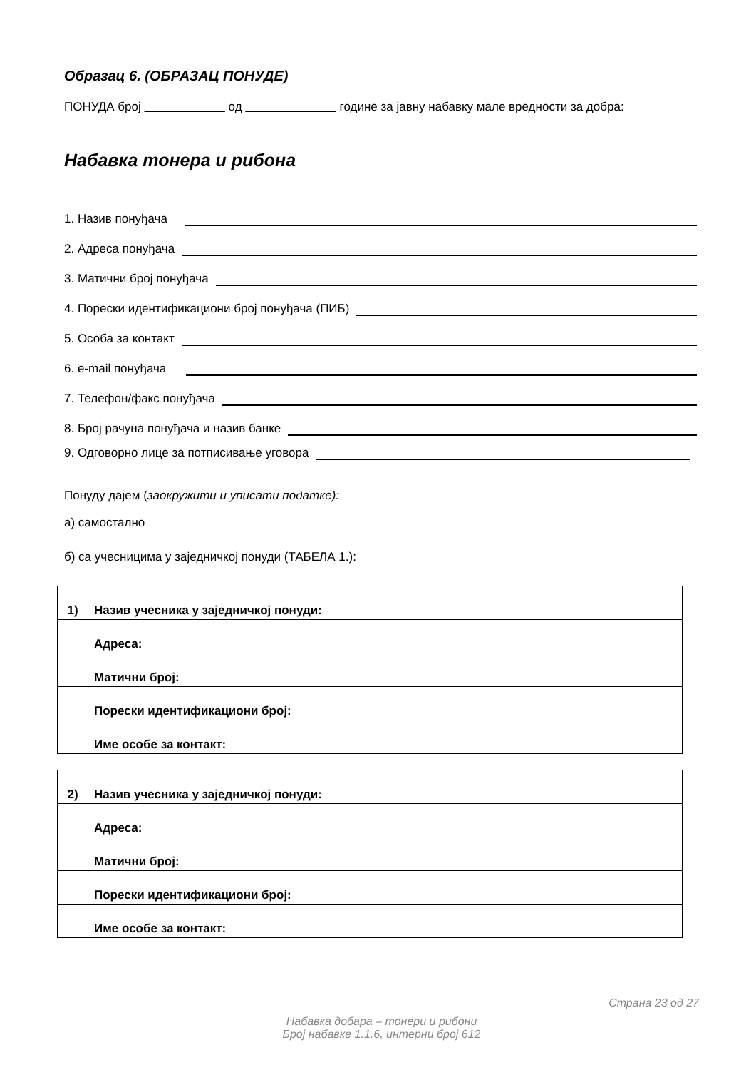Образац 6. (ОБРАЗАЦ ПОНУДЕ)
ПОНУДА број од године за јавну набавку мале вредности за добра:
Набавка тонера и рибона
1. Назив понуђача
2. Адреса понуђача
3. Матични број понуђача
4. Порески идентификациони број понуђача (ПИБ)
5. Особа за контакт
6. e-mail понуђача
7. Телефон/факс понуђача
8. Број рачуна понуђача и назив банке
9. Одговорно лице за потписивање уговора
Понуду дајем (заокружити и уписати податке):
а) самостално
б) са учесницима у заједничкој понуди (ТАБЕЛА 1.):
| 1) | Назив учесника у заједничкој понуди: | |
| | Адреса: | |
| | Матични број: | |
| | Порески идентификациони број: | |
| | Име особе за контакт: | |
| 2) | Назив учесника у заједничкој понуди: | |
| | Адреса: | |
| | Матични број: | |
| | Порески идентификациони број: | |
| | Име особе за контакт: | |
Страна 23 од 27
Набавка добара – тонери и рибони
Број набавке 1.1.6, интерни број 612